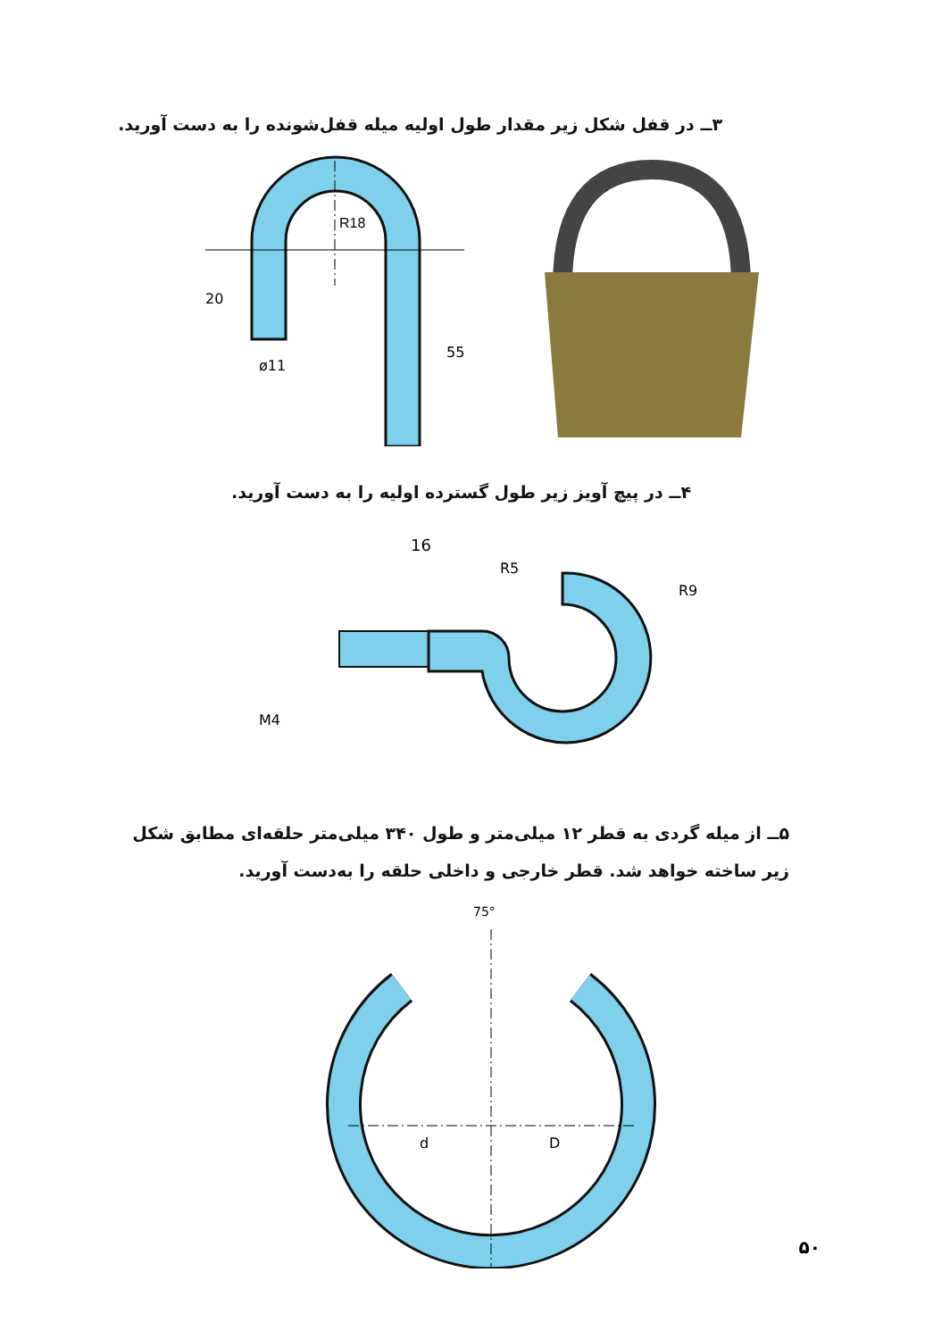۳ــ در قفل شکل زیر مقدار طول اولیه میله قفل‌شونده را به دست آورید.
R18
20
ø11
55
۴ــ در پیچ آویز زیر طول گسترده اولیه را به دست آورید.
16
R5
R9
M4
۵ــ از میله گردی به قطر ۱۲ میلی‌متر و طول ۳۴۰ میلی‌متر حلقه‌ای مطابق شکل
زیر ساخته خواهد شد. قطر خارجی و داخلی حلقه را به‌دست آورید.
75°
d
D
۵۰